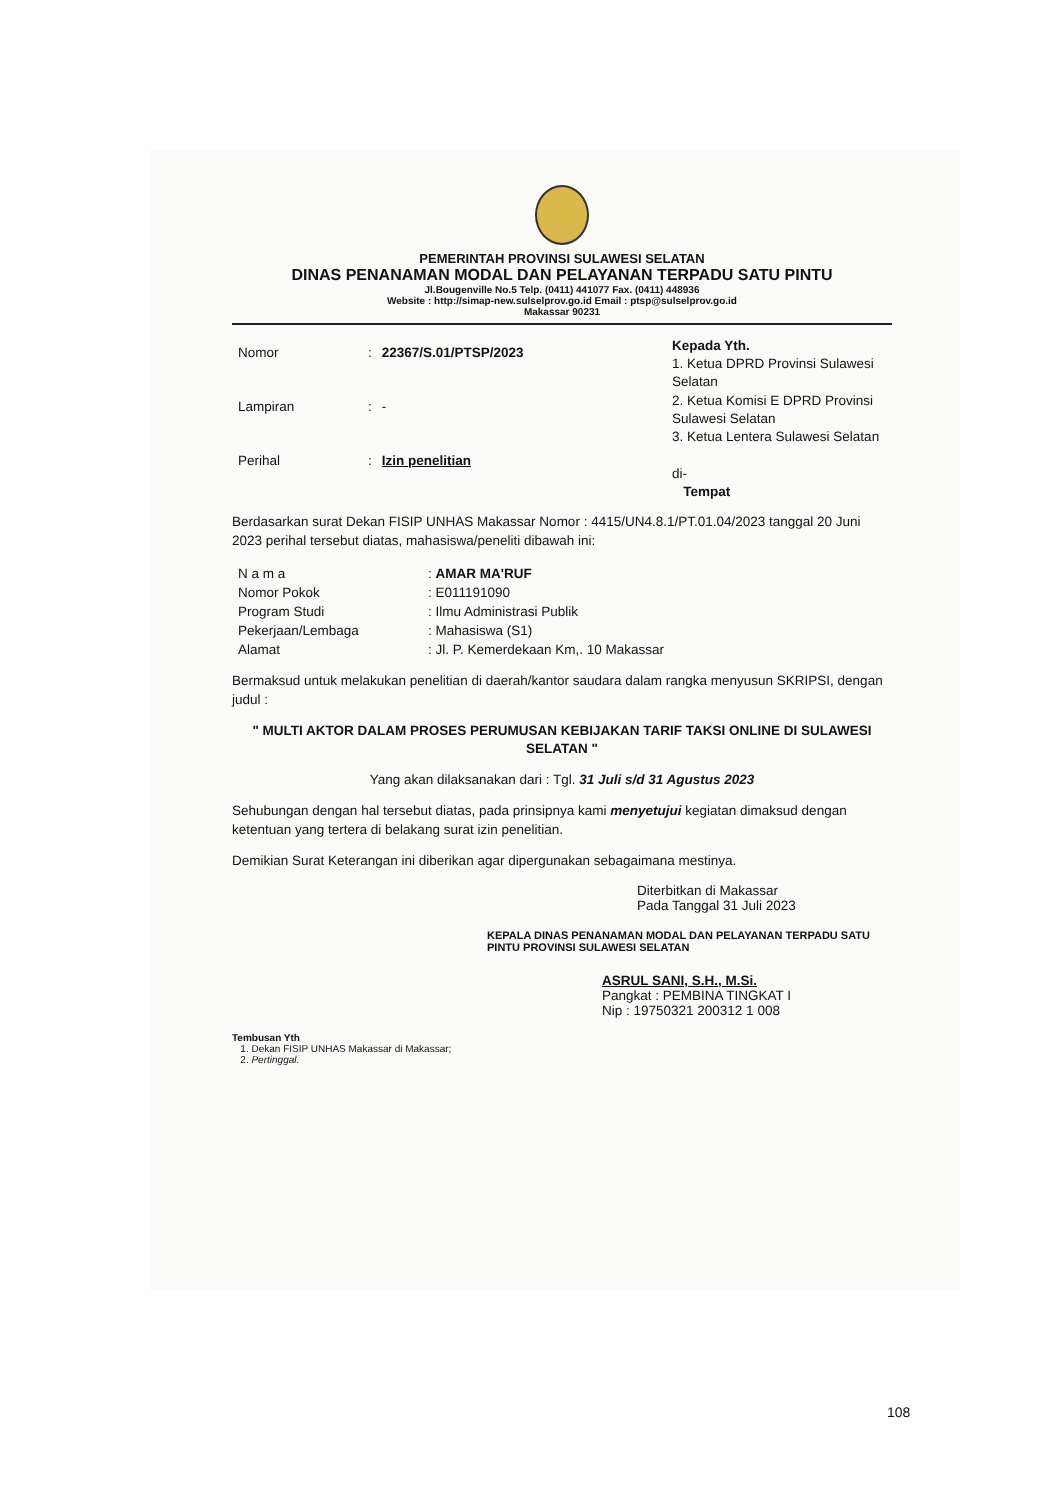PEMERINTAH PROVINSI SULAWESI SELATAN
DINAS PENANAMAN MODAL DAN PELAYANAN TERPADU SATU PINTU
Jl.Bougenville No.5 Telp. (0411) 441077 Fax. (0411) 448936
Website : http://simap-new.sulselprov.go.id Email : ptsp@sulselprov.go.id
Makassar 90231
| Nomor | : | 22367/S.01/PTSP/2023 |
| Lampiran | : | - |
| Perihal | : | Izin penelitian |
Kepada Yth.
1. Ketua DPRD Provinsi Sulawesi Selatan
2. Ketua Komisi E DPRD Provinsi Sulawesi Selatan
3. Ketua Lentera Sulawesi Selatan
di-
Tempat
Berdasarkan surat Dekan FISIP UNHAS Makassar Nomor : 4415/UN4.8.1/PT.01.04/2023 tanggal 20 Juni 2023 perihal tersebut diatas, mahasiswa/peneliti dibawah ini:
| N a m a | : AMAR MA'RUF |
| Nomor Pokok | : E011191090 |
| Program Studi | : Ilmu Administrasi Publik |
| Pekerjaan/Lembaga | : Mahasiswa (S1) |
| Alamat | : Jl. P. Kemerdekaan Km,. 10 Makassar |
Bermaksud untuk melakukan penelitian di daerah/kantor saudara dalam rangka menyusun SKRIPSI, dengan judul :
" MULTI AKTOR DALAM PROSES PERUMUSAN KEBIJAKAN TARIF TAKSI ONLINE DI SULAWESI SELATAN "
Yang akan dilaksanakan dari : Tgl. 31 Juli s/d 31 Agustus 2023
Sehubungan dengan hal tersebut diatas, pada prinsipnya kami menyetujui kegiatan dimaksud dengan ketentuan yang tertera di belakang surat izin penelitian.
Demikian Surat Keterangan ini diberikan agar dipergunakan sebagaimana mestinya.
Diterbitkan di Makassar
Pada Tanggal 31 Juli 2023
KEPALA DINAS PENANAMAN MODAL DAN PELAYANAN TERPADU SATU PINTU PROVINSI SULAWESI SELATAN
ASRUL SANI, S.H., M.Si.
Pangkat : PEMBINA TINGKAT I
Nip : 19750321 200312 1 008
Tembusan Yth
1. Dekan FISIP UNHAS Makassar di Makassar;
2. Pertinggal.
108